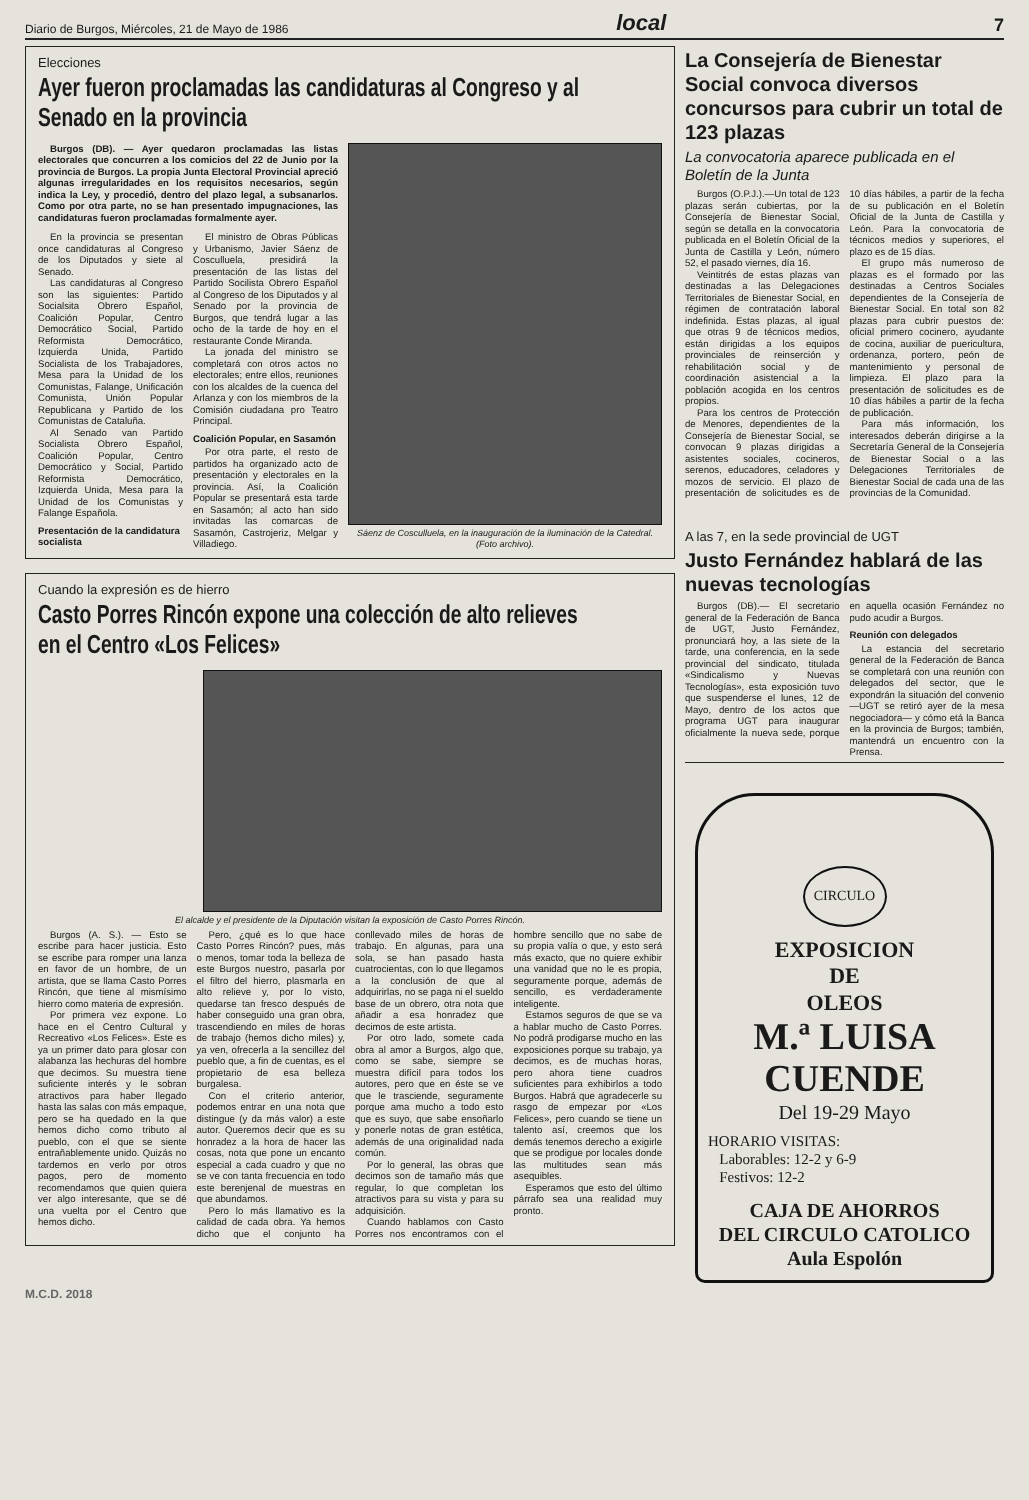Diario de Burgos, Miércoles, 21 de Mayo de 1986 local 7
Elecciones
Ayer fueron proclamadas las candidaturas al Congreso y al Senado en la provincia
Burgos (DB). — Ayer quedaron proclamadas las listas electorales que concurren a los comicios del 22 de Junio por la provincia de Burgos. La propia Junta Electoral Provincial apreció algunas irregularidades en los requisitos necesarios, según indica la Ley, y procedió, dentro del plazo legal, a subsanarlos. Como por otra parte, no se han presentado impugnaciones, las candidaturas fueron proclamadas formalmente ayer.
En la provincia se presentan once candidaturas al Congreso de los Diputados y siete al Senado.
Las candidaturas al Congreso son las siguientes: Partido Socialsita Obrero Español, Coalición Popular, Centro Democrático Social, Partido Reformista Democrático, Izquierda Unida, Partido Socialista de los Trabajadores, Mesa para la Unidad de los Comunistas, Falange, Unificación Comunista, Unión Popular Republicana y Partido de los Comunistas de Cataluña.
Al Senado van Partido Socialista Obrero Español, Coalición Popular, Centro Democrático y Social, Partido Reformista Democrático, Izquierda Unida, Mesa para la Unidad de los Comunistas y Falange Española.
Presentación de la candidatura socialista
El ministro de Obras Públicas y Urbanismo, Javier Sáenz de Cosculluela, presidirá la presentación de las listas del Partido Socilista Obrero Español al Congreso de los Diputados y al Senado por la provincia de Burgos, que tendrá lugar a las ocho de la tarde de hoy en el restaurante Conde Miranda.
La jonada del ministro se completará con otros actos no electorales; entre ellos, reuniones con los alcaldes de la cuenca del Arlanza y con los miembros de la Comisión ciudadana pro Teatro Principal.
Coalición Popular, en Sasamón
Por otra parte, el resto de partidos ha organizado acto de presentación y electorales en la provincia. Así, la Coalición Popular se presentará esta tarde en Sasamón; al acto han sido invitadas las comarcas de Sasamón, Castrojeriz, Melgar y Villadiego.
Sáenz de Cosculluela, en la inauguración de la iluminación de la Catedral. (Foto archivo).
Cuando la expresión es de hierro
Casto Porres Rincón expone una colección de alto relieves en el Centro «Los Felices»
El alcalde y el presidente de la Diputación visitan la exposición de Casto Porres Rincón.
Burgos (A. S.). — Esto se escribe para hacer justicia. Esto se escribe para romper una lanza en favor de un hombre, de un artista, que se llama Casto Porres Rincón, que tiene al mismísimo hierro como materia de expresión.
Por primera vez expone. Lo hace en el Centro Cultural y Recreativo «Los Felices». Este es ya un primer dato para glosar con alabanza las hechuras del hombre que decimos. Su muestra tiene suficiente interés y le sobran atractivos para haber llegado hasta las salas con más empaque, pero se ha quedado en la que hemos dicho como tributo al pueblo, con el que se siente entrañablemente unido. Quizás no tardemos en verlo por otros pagos, pero de momento recomendamos que quien quiera ver algo interesante, que se dé una vuelta por el Centro que hemos dicho.
Pero, ¿qué es lo que hace Casto Porres Rincón? pues, más o menos, tomar toda la belleza de este Burgos nuestro, pasarla por el filtro del hierro, plasmarla en alto relieve y, por lo visto, quedarse tan fresco después de haber conseguido una gran obra, trascendiendo en miles de horas de trabajo (hemos dicho miles) y, ya ven, ofrecerla a la sencillez del pueblo que, a fin de cuentas, es el propietario de esa belleza burgalesa.
Con el criterio anterior, podemos entrar en una nota que distingue (y da más valor) a este autor. Queremos decir que es su honradez a la hora de hacer las cosas, nota que pone un encanto especial a cada cuadro y que no se ve con tanta frecuencia en todo este berenjenal de muestras en que abundamos.
Pero lo más llamativo es la calidad de cada obra. Ya hemos dicho que el conjunto ha conllevado miles de horas de trabajo. En algunas, para una sola, se han pasado hasta cuatrocientas, con lo que llegamos a la conclusión de que al adquirirlas, no se paga ni el sueldo base de un obrero, otra nota que añadir a esa honradez que decimos de este artista.
Por otro lado, somete cada obra al amor a Burgos, algo que, como se sabe, siempre se muestra difícil para todos los autores, pero que en éste se ve que le trasciende, seguramente porque ama mucho a todo esto que es suyo, que sabe ensoñarlo y ponerle notas de gran estética, además de una originalidad nada común.
Por lo general, las obras que decimos son de tamaño más que regular, lo que completan los atractivos para su vista y para su adquisición.
Cuando hablamos con Casto Porres nos encontramos con el hombre sencillo que no sabe de su propia valía o que, y esto será más exacto, que no quiere exhibir una vanidad que no le es propia, seguramente porque, además de sencillo, es verdaderamente inteligente.
Estamos seguros de que se va a hablar mucho de Casto Porres. No podrá prodigarse mucho en las exposiciones porque su trabajo, ya decimos, es de muchas horas, pero ahora tiene cuadros suficientes para exhibirlos a todo Burgos. Habrá que agradecerle su rasgo de empezar por «Los Felices», pero cuando se tiene un talento así, creemos que los demás tenemos derecho a exigirle que se prodigue por locales donde las multitudes sean más asequibles.
Esperamos que esto del último párrafo sea una realidad muy pronto.
La Consejería de Bienestar Social convoca diversos concursos para cubrir un total de 123 plazas
La convocatoria aparece publicada en el Boletín de la Junta
Burgos (O.P.J.).—Un total de 123 plazas serán cubiertas, por la Consejería de Bienestar Social, según se detalla en la convocatoria publicada en el Boletín Oficial de la Junta de Castilla y León, número 52, el pasado viernes, día 16.
Veintitrés de estas plazas van destinadas a las Delegaciones Territoriales de Bienestar Social, en régimen de contratación laboral indefinida. Estas plazas, al igual que otras 9 de técnicos medios, están dirigidas a los equipos provinciales de reinserción y rehabilitación social y de coordinación asistencial a la población acogida en los centros propios.
Para los centros de Protección de Menores, dependientes de la Consejería de Bienestar Social, se convocan 9 plazas dirigidas a asistentes sociales, cocineros, serenos, educadores, celadores y mozos de servicio. El plazo de presentación de solicitudes es de 10 días hábiles, a partir de la fecha de su publicación en el Boletín Oficial de la Junta de Castilla y León. Para la convocatoria de técnicos medios y superiores, el plazo es de 15 días.
El grupo más numeroso de plazas es el formado por las destinadas a Centros Sociales dependientes de la Consejería de Bienestar Social. En total son 82 plazas para cubrir puestos de: oficial primero cocinero, ayudante de cocina, auxiliar de puericultura, ordenanza, portero, peón de mantenimiento y personal de limpieza. El plazo para la presentación de solicitudes es de 10 días hábiles a partir de la fecha de publicación.
Para más información, los interesados deberán dirigirse a la Secretaría General de la Consejería de Bienestar Social o a las Delegaciones Territoriales de Bienestar Social de cada una de las provincias de la Comunidad.
A las 7, en la sede provincial de UGT
Justo Fernández hablará de las nuevas tecnologías
Burgos (DB).— El secretario general de la Federación de Banca de UGT, Justo Fernández, pronunciará hoy, a las siete de la tarde, una conferencia, en la sede provincial del sindicato, titulada «Sindicalismo y Nuevas Tecnologías», esta exposición tuvo que suspenderse el lunes, 12 de Mayo, dentro de los actos que programa UGT para inaugurar oficialmente la nueva sede, porque en aquella ocasión Fernández no pudo acudir a Burgos.
Reunión con delegados
La estancia del secretario general de la Federación de Banca se completará con una reunión con delegados del sector, que le expondrán la situación del convenio —UGT se retiró ayer de la mesa negociadora— y cómo etá la Banca en la provincia de Burgos; también, mantendrá un encuentro con la Prensa.
CIRCULO
EXPOSICION
DE
OLEOS
M.ª LUISA
CUENDE
Del 19-29 Mayo
HORARIO VISITAS:
Laborables: 12-2 y 6-9
Festivos: 12-2
CAJA DE AHORROS
DEL CIRCULO CATOLICO
Aula Espolón
M.C.D. 2018